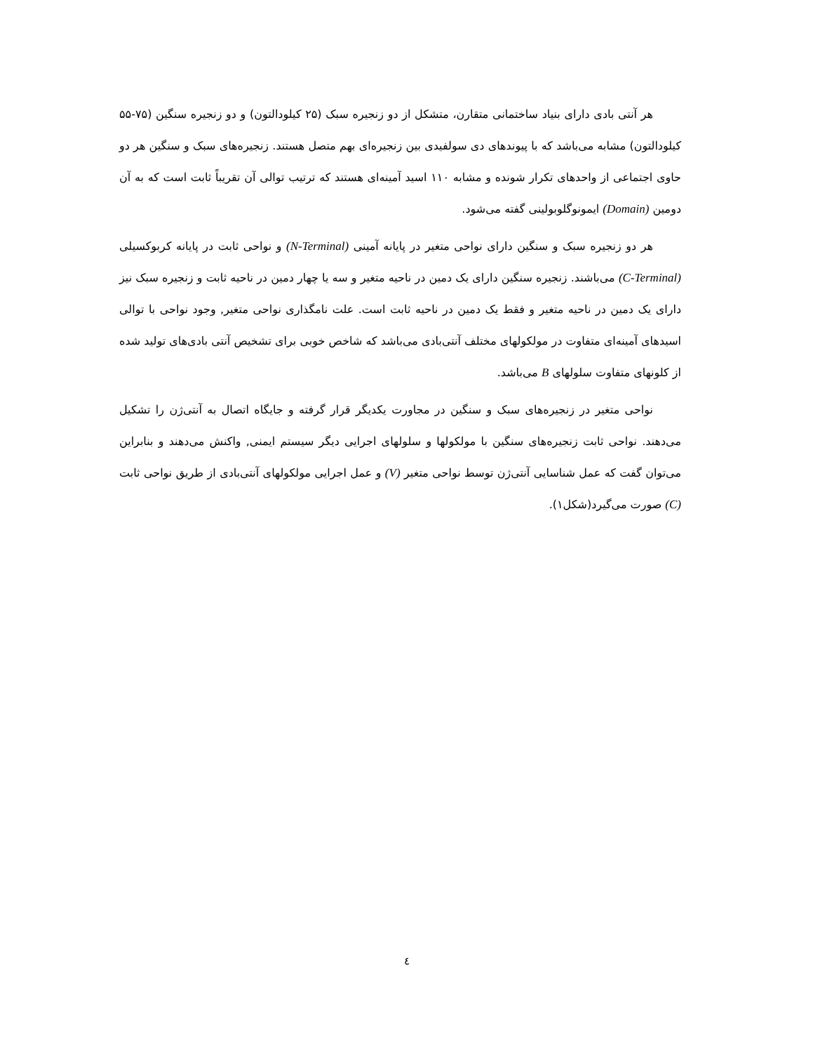هر آنتی بادی دارای بنیاد ساختمانی متقارن، متشکل از دو زنجیره سبک (۲۵ کیلودالتون) و دو زنجیره سنگین (۷۵-۵۵ کیلودالتون) مشابه می‌باشد که با پیوندهای دی سولفیدی بین زنجیره‌ای بهم متصل هستند. زنجیره‌های سبک و سنگین هر دو حاوی اجتماعی از واحدهای تکرار شونده و مشابه ۱۱۰ اسید آمینه‌ای هستند که ترتیب توالی آن تقریباً ثابت است که به آن دومین (Domain) ایمونوگلوبولینی گفته می‌شود.
هر دو زنجیره سبک و سنگین دارای نواحی متغیر در پایانه آمینی (N-Terminal) و نواحی ثابت در پایانه کربوکسیلی (C-Terminal) می‌باشند. زنجیره سنگین دارای یک دمین در ناحیه متغیر و سه یا چهار دمین در ناحیه ثابت و زنجیره سبک نیز دارای یک دمین در ناحیه متغیر و فقط یک دمین در ناحیه ثابت است. علت نامگذاری نواحی متغیر, وجود نواحی با توالی اسیدهای آمینه‌ای متفاوت در مولکولهای مختلف آنتی‌بادی می‌باشد که شاخص خوبی برای تشخیص آنتی بادی‌های تولید شده از کلونهای متفاوت سلولهای B می‌باشد.
نواحی متغیر در زنجیره‌های سبک و سنگین در مجاورت یکدیگر قرار گرفته و جایگاه اتصال به آنتی‌ژن را تشکیل می‌دهند. نواحی ثابت زنجیره‌های سنگین با مولکولها و سلولهای اجرایی دیگر سیستم ایمنی, واکنش می‌دهند و بنابراین می‌توان گفت که عمل شناسایی آنتی‌ژن توسط نواحی متغیر (V) و عمل اجرایی مولکولهای آنتی‌بادی از طریق نواحی ثابت (C) صورت می‌گیرد(شکل۱).
٤